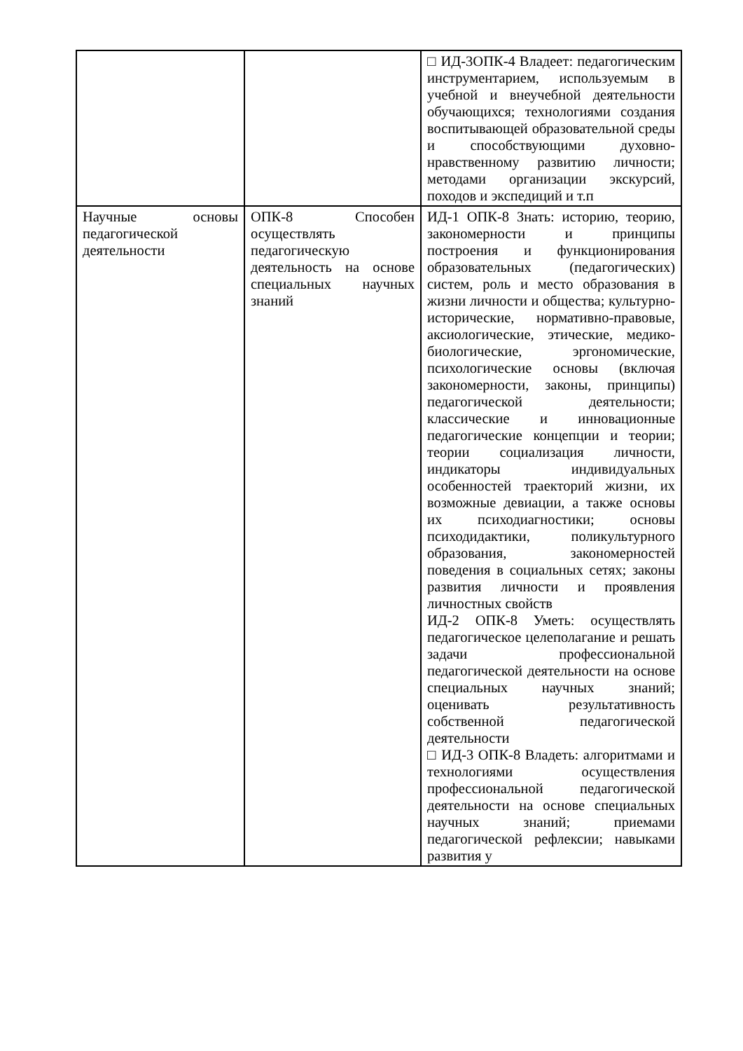| | | □ ИД-3ОПК-4 Владеет: педагогическим инструментарием, используемым в учебной и внеучебной деятельности обучающихся; технологиями создания воспитывающей образовательной среды и способствующими духовно-нравственному развитию личности; методами организации экскурсий, походов и экспедиций и т.п |
| Научные основы педагогической деятельности | ОПК-8 Способен осуществлять педагогическую деятельность на основе специальных научных знаний | ИД-1 ОПК-8 Знать: историю, теорию, закономерности и принципы построения и функционирования образовательных (педагогических) систем, роль и место образования в жизни личности и общества; культурно-исторические, нормативно-правовые, аксиологические, этические, медико-биологические, эргономические, психологические основы (включая закономерности, законы, принципы) педагогической деятельности; классические и инновационные педагогические концепции и теории; теории социализация личности, индикаторы индивидуальных особенностей траекторий жизни, их возможные девиации, а также основы их психодиагностики; основы психодидактики, поликультурного образования, закономерностей поведения в социальных сетях; законы развития личности и проявления личностных свойств ИД-2 ОПК-8 Уметь: осуществлять педагогическое целеполагание и решать задачи профессиональной педагогической деятельности на основе специальных научных знаний; оценивать результативность собственной педагогической деятельности □ ИД-3 ОПК-8 Владеть: алгоритмами и технологиями осуществления профессиональной педагогической деятельности на основе специальных научных знаний; приемами педагогической рефлексии; навыками развития у |